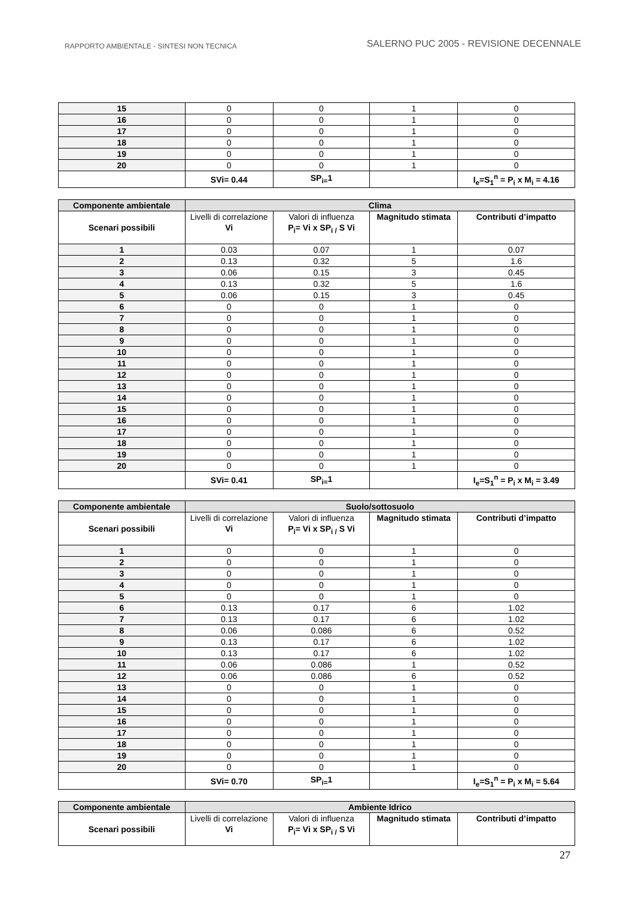RAPPORTO AMBIENTALE - SINTESI NON TECNICA SALERNO PUC 2005 - REVISIONE DECENNALE
| 15 | 0 | 0 | 1 | 0 |
| 16 | 0 | 0 | 1 | 0 |
| 17 | 0 | 0 | 1 | 0 |
| 18 | 0 | 0 | 1 | 0 |
| 19 | 0 | 0 | 1 | 0 |
| 20 | 0 | 0 | 1 | 0 |
| | SVi= 0.44 | SP<sub>i=</sub>1 | | I<sub>e</sub>=S<sub>1</sub><sup>n</sup> = P<sub>i</sub> x M<sub>i</sub> = 4.16 |
| Componente ambientale | Clima | | | |
| --- | --- | --- | --- | --- |
| Scenari possibili | Livelli di correlazione Vi | Valori di influenza P<sub>i</sub>= Vi x SP<sub>i /</sub> S Vi | Magnitudo stimata | Contributi d’impatto |
| 1 | 0.03 | 0.07 | 1 | 0.07 |
| 2 | 0.13 | 0.32 | 5 | 1.6 |
| 3 | 0.06 | 0.15 | 3 | 0.45 |
| 4 | 0.13 | 0.32 | 5 | 1.6 |
| 5 | 0.06 | 0.15 | 3 | 0.45 |
| 6 | 0 | 0 | 1 | 0 |
| 7 | 0 | 0 | 1 | 0 |
| 8 | 0 | 0 | 1 | 0 |
| 9 | 0 | 0 | 1 | 0 |
| 10 | 0 | 0 | 1 | 0 |
| 11 | 0 | 0 | 1 | 0 |
| 12 | 0 | 0 | 1 | 0 |
| 13 | 0 | 0 | 1 | 0 |
| 14 | 0 | 0 | 1 | 0 |
| 15 | 0 | 0 | 1 | 0 |
| 16 | 0 | 0 | 1 | 0 |
| 17 | 0 | 0 | 1 | 0 |
| 18 | 0 | 0 | 1 | 0 |
| 19 | 0 | 0 | 1 | 0 |
| 20 | 0 | 0 | 1 | 0 |
| | SVi= 0.41 | SP<sub>i=</sub>1 | | I<sub>e</sub>=S<sub>1</sub><sup>n</sup> = P<sub>i</sub> x M<sub>i</sub> = 3.49 |
| Componente ambientale | Suolo/sottosuolo | | | |
| --- | --- | --- | --- | --- |
| Scenari possibili | Livelli di correlazione Vi | Valori di influenza P<sub>i</sub>= Vi x SP<sub>i /</sub> S Vi | Magnitudo stimata | Contributi d’impatto |
| 1 | 0 | 0 | 1 | 0 |
| 2 | 0 | 0 | 1 | 0 |
| 3 | 0 | 0 | 1 | 0 |
| 4 | 0 | 0 | 1 | 0 |
| 5 | 0 | 0 | 1 | 0 |
| 6 | 0.13 | 0.17 | 6 | 1.02 |
| 7 | 0.13 | 0.17 | 6 | 1.02 |
| 8 | 0.06 | 0.086 | 6 | 0.52 |
| 9 | 0.13 | 0.17 | 6 | 1.02 |
| 10 | 0.13 | 0.17 | 6 | 1.02 |
| 11 | 0.06 | 0.086 | 1 | 0.52 |
| 12 | 0.06 | 0.086 | 6 | 0.52 |
| 13 | 0 | 0 | 1 | 0 |
| 14 | 0 | 0 | 1 | 0 |
| 15 | 0 | 0 | 1 | 0 |
| 16 | 0 | 0 | 1 | 0 |
| 17 | 0 | 0 | 1 | 0 |
| 18 | 0 | 0 | 1 | 0 |
| 19 | 0 | 0 | 1 | 0 |
| 20 | 0 | 0 | 1 | 0 |
| | SVi= 0.70 | SP<sub>i=</sub>1 | | I<sub>e</sub>=S<sub>1</sub><sup>n</sup> = P<sub>i</sub> x M<sub>i</sub> = 5.64 |
| Componente ambientale | Ambiente Idrico | | | |
| --- | --- | --- | --- | --- |
| Scenari possibili | Livelli di correlazione Vi | Valori di influenza P<sub>i</sub>= Vi x SP<sub>i /</sub> S Vi | Magnitudo stimata | Contributi d’impatto |
27